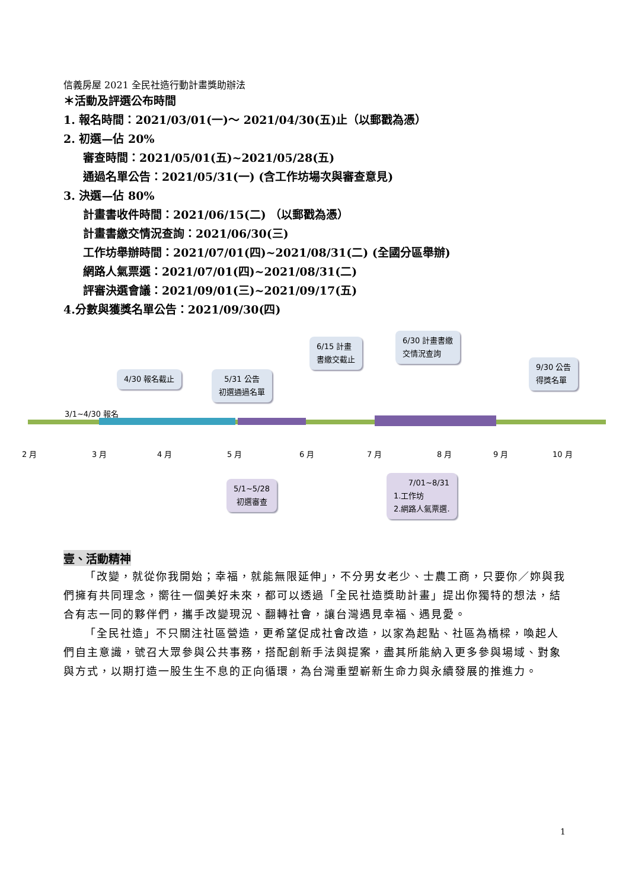信義房屋 2021 全民社造行動計畫獎助辦法
＊活動及評選公布時間
1. 報名時間：2021/03/01(一)～ 2021/04/30(五)止（以郵戳為憑）
2. 初選—佔 20%
審查時間：2021/05/01(五)~2021/05/28(五)
通過名單公告：2021/05/31(一) (含工作坊場次與審查意見)
3. 決選—佔 80%
計畫書收件時間：2021/06/15(二) （以郵戳為憑）
計畫書繳交情況查詢：2021/06/30(三)
工作坊舉辦時間：2021/07/01(四)~2021/08/31(二) (全國分區舉辦)
網路人氣票選：2021/07/01(四)~2021/08/31(二)
評審決選會議：2021/09/01(三)~2021/09/17(五)
4.分數與獲獎名單公告：2021/09/30(四)
4/30 報名截止
5/31 公告
初選通過名單
6/15 計畫
書繳交截止
6/30 計畫書繳
交情況查詢
9/30 公告
得獎名單
3/1~4/30 報名
2 月 3 月 4 月 5 月 6 月 7 月 8 月 9 月 10 月
5/1~5/28
初選審查
7/01~8/31
1.工作坊
2.網路人氣票選.
壹、活動精神
「改變，就從你我開始；幸福，就能無限延伸」，不分男女老少、士農工商，只要你／妳與我們擁有共同理念，嚮往一個美好未來，都可以透過「全民社造獎助計畫」提出你獨特的想法，結合有志一同的夥伴們，攜手改變現況、翻轉社會，讓台灣遇見幸福、遇見愛。
「全民社造」不只關注社區營造，更希望促成社會改造，以家為起點、社區為橋樑，喚起人們自主意識，號召大眾參與公共事務，搭配創新手法與提案，盡其所能納入更多參與場域、對象與方式，以期打造一股生生不息的正向循環，為台灣重塑嶄新生命力與永續發展的推進力。
1